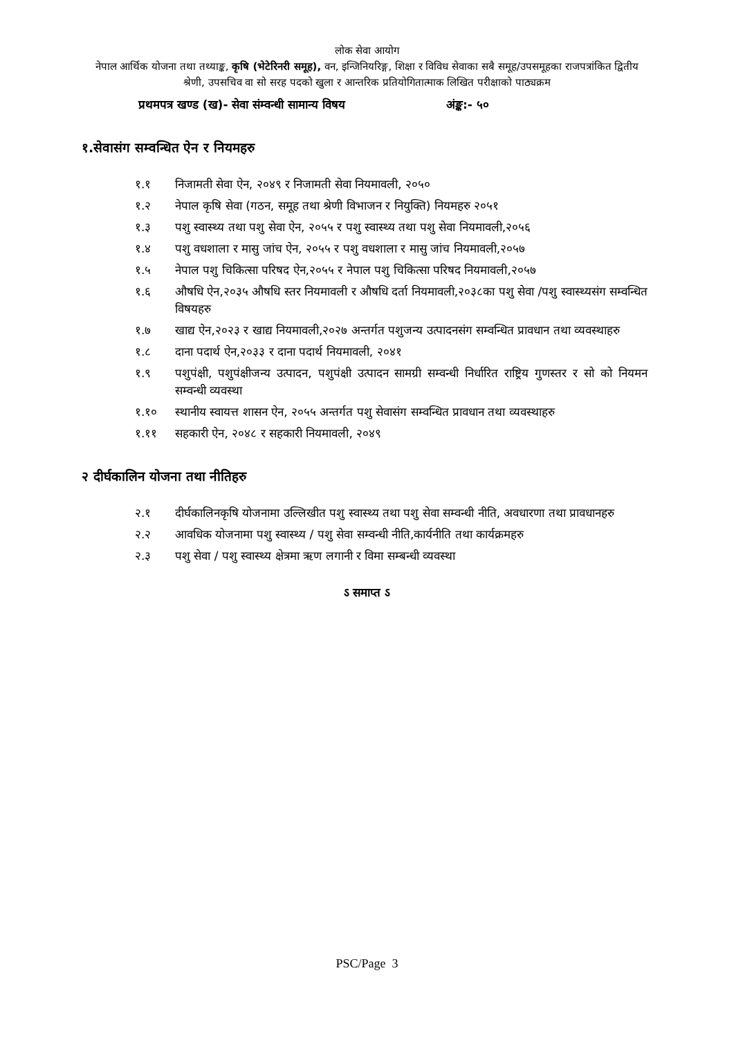लोक सेवा आयोग
नेपाल आर्थिक योजना तथा तथ्याङ्क, कृषि (भेटेरिनरी समूह), वन, इन्जिनियरिङ्ग, शिक्षा र विविध सेवाका सबै समूह/उपसमूहका राजपत्रांकित द्वितीय श्रेणी, उपसचिव वा सो सरह पदको खुला र आन्तरिक प्रतियोगितात्माक लिखित परीक्षाको पाठ्यक्रम
प्रथमपत्र खण्ड (ख)- सेवा संम्वन्धी सामान्य विषय अंङ्क:- ५०
१.सेवासंग सम्वन्धित ऐन र नियमहरु
१.१ निजामती सेवा ऐन, २०४९ र निजामती सेवा नियमावली, २०५०
१.२ नेपाल कृषि सेवा (गठन, समूह तथा श्रेणी विभाजन र नियुक्ति) नियमहरु २०५१
१.३ पशु स्वास्थ्य तथा पशु सेवा ऐन, २०५५ र पशु स्वास्थ्य तथा पशु सेवा नियमावली,२०५६
१.४ पशु वधशाला र मासु जांच ऐन, २०५५ र पशु वधशाला र मासु जांच नियमावली,२०५७
१.५ नेपाल पशु चिकित्सा परिषद ऐन,२०५५ र नेपाल पशु चिकित्सा परिषद नियमावली,२०५७
१.६ औषधि ऐन,२०३५ औषधि स्तर नियमावली र औषधि दर्ता नियमावली,२०३८का पशु सेवा /पशु स्वास्थ्यसंग सम्वन्धित विषयहरु
१.७ खाद्य ऐन,२०२३ र खाद्य नियमावली,२०२७ अन्तर्गत पशुजन्य उत्पादनसंग सम्वन्धित प्रावधान तथा व्यवस्थाहरु
१.८ दाना पदार्थ ऐन,२०३३ र दाना पदार्थ नियमावली, २०४१
१.९ पशुपंक्षी, पशुपंक्षीजन्य उत्पादन, पशुपंक्षी उत्पादन सामग्री सम्वन्धी निर्धारित राष्ट्रिय गुणस्तर र सो को नियमन सम्वन्धी व्यवस्था
१.१० स्थानीय स्वायत्त शासन ऐन, २०५५ अन्तर्गत पशु सेवासंग सम्वन्धित प्रावधान तथा व्यवस्थाहरु
१.११ सहकारी ऐन, २०४८ र सहकारी नियमावली, २०४९
२ दीर्घकालिन योजना तथा नीतिहरु
२.१ दीर्घकालिनकृषि योजनामा उल्लिखीत पशु स्वास्थ्य तथा पशु सेवा सम्वन्धी नीति, अवधारणा तथा प्रावधानहरु
२.२ आवधिक योजनामा पशु स्वास्थ्य / पशु सेवा सम्वन्धी नीति,कार्यनीति तथा कार्यक्रमहरु
२.३ पशु सेवा / पशु स्वास्थ्य क्षेत्रमा ऋण लगानी र विमा सम्बन्धी व्यवस्था
ऽ समाप्त ऽ
PSC/Page 3